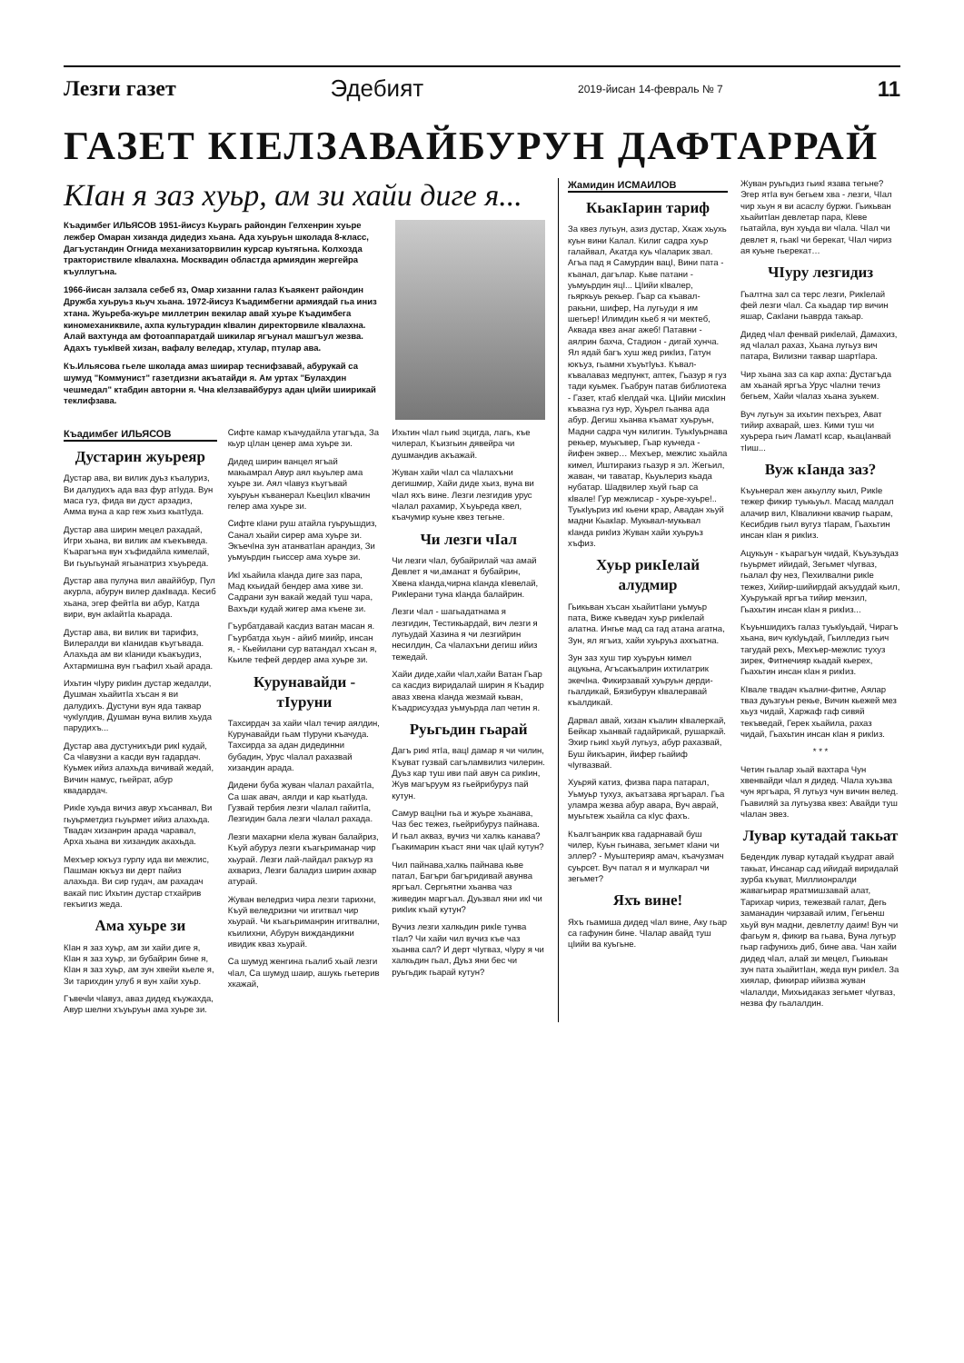Лезги газет Эдебият 2019-йисан 14-февраль № 7 11
ГАЗЕТ КIЕЛЗАВАЙБУРУН ДАФТАРРАЙ
КIан я заз хуьр, ам зи хайи диге я...
Къадимбег ИЛЬЯСОВ 1951-йисуз Кьурагь райондин Гелхенрин хуьре лежбер Омаран хизанда дидедиз хьана. Ада хуьруьн школада 8-класс, Дагъустандин Огнида механизаторвилин курсар куьтягьна. Колхозда тракториствиле кIвалахна. Москвадин областда армиядин жергейра къуллугъна.
1966-йисан залзала себеб яз, Омар хизанни галаз Къаякент райондин Дружба хуьруьз кьуч хьана. 1972-йисуз Къадимбегни армиядай гьа иниз хтана. Жуьреба-жуьре миллетрин векилар авай хуьре Къадимбега киномеханиквиле, ахпа культурадин кIвалин директорвиле кIвалахна. Алай вахтунда ам фотоаппаратдай шикилар ягъунал машгъул жезва. Адахъ туькIвей хизан, вафалу веледар, хтулар, птулар ава.
Къ.Ильясова гьеле школада амаз шиирар теснифзавай, абурукай са шумуд "Коммунист" газетдизни акъатайди я. Ам уртах "Булахдин чешмедал" ктабдин авторни я. Чна кIелзавайбуруз адан цIийи шиирикай теклифзава.
Къадимбег ИЛЬЯСОВ
Дустарин жуьреяр
Дустар ава, ви вилик дуьз къалуриз, Ви далудихъ ада ваз фур атIуда. Вун маса гуз, фида ви дуст арзадиз, Амма вуна а кар геж хьиз кьатIуда.
Дустар ава ширин мецел рахадай, Игри хьана, ви вилик ам къекъведа. Къарагъна вун хъфидайла кимелай, Ви гьуьгьунай ягьанатриз хъуьреда.
Дустар ава пулуна вил аваййбур, Пул акурла, абурун вилер дакIвада. Кесиб хьана, эгер фейтIа ви абур, Катда вири, вун акIайтIа кьарада.
Дустар ава, ви вилик ви тарифиз, Вилералди ви кIанидав къугъвада. Алахьда ам ви кIаниди къакъудиз, Ахтармишна вун гъафил хьай арада.
Ихьтин чIуру рикIин дустар жедалди, Душман хьайитIа хъсан я ви далудихъ. Дустуни вун яда таквар чукIулдив, Душман вуна вилив хьуда парудихъ...
Дустар ава дустунихъди рикI кудай, Са чIавузни а касди вун гадардач. Куьмек ийиз алахьда вичивай жедай, Вичин намус, гьейрат, абур квадардач.
РикIе хуьда вичиз авур хъсанвал, Ви гьуьрметдиз гьуьрмет ийиз алахьда. Твадач хизанрин арада чаравал, Арха хьана ви хизандик акахьда.
Мехъер юкъуз гурлу ида ви межлис, Пашман юкъуз ви дерт пайиз алахьда. Ви сир гудач, ам рахадач вакай пис Ихьтин дустар стхайрив гекъигиз жеда.
Ама хуьре зи
КIан я заз хуьр, ам зи хайи диге я, КIан я заз хуьр, зи бубайрин бине я, КIан я заз хуьр, ам зун хвейи кьеле я, Зи тарихдин улуб я вун хайи хуьр.
Гъвечlи чIавуз, аваз дидед къужахда, Авур шелни хъуьруьн ама хуьре зи.
Сифте камар къачудайла утагъда, За кьур цIлан ценер ама хуьре зи.
Дидед ширин ванцел ягъай макьамрал Авур аял кьуьлер ама хуьре зи. Аял чIавуз къугъвай хуьруьн къванерал КьецIил кIвачин гелер ама хуьре зи.
Сифте кIани руш атайла гуьруьшдиз, Санал хьайи сирер ама хуьре зи. ЭкъечIна зун атанватIан арандиз, Зи уьмуьрдин гьиссер ама хуьре зи.
ИкI хьайила кIанда диге заз пара, Мад кхьидай бендер ама хиве зи. Садрани зун вакай жедай туш чара, Вахъди кудай жигер ама къене зи.
Гъурбатдавай касдиз ватан масан я. Гъурбатда хьун - айиб миийр, инсан я, - Кьейилани сур ватандал хъсан я, Кьиле тефей дердер ама хуьре зи.
Курунавайди - тIуруни
Тахсирдач за хайи чIал течир аялдин, Курунавайди гьам тIуруни къачуда. Тахсирда за адан дидединни бубадин, Урус чIалал рахазвай хизандин арада.
Дидени буба жуван чIалал рахайтIа, Са шак авач, аялди и кар кьатIуда. Гузвай тербия лезги чIалал гайитIа, Лезгидин бала лезги чIалал рахада.
Лезги махарни кIела жуван балайриз, Къуй абуруз лезги къагьриманар чир хьурай. Лезги лай-лайдал ракъур яз ахвариз, Лезги баладиз ширин ахвар атурай.
Жуван веледриз чира лезги тарихни, Къуй веледризни чи игитвал чир хьурай. Чи къагьриманрин игитвални, къилихни, Абурун виждандикни ивидик кваз хьурай.
Са шумуд женгина гьалиб хьай лезги чIал, Са шумуд шаир, ашукь гьетерив хкажай,
Ихьтин чIал гьикI эцигда, лагь, къе чилерал, Къизгьин дявейра чи душмандив акъажай.
Жуван хайи чIал са чIалахъни дегишмир, Хайи диде хьиз, вуна ви чIал яхъ вине. Лезги лезгидив урус чIалал рахамир, Хъуьреда квел, къачумир куьне квез тегьне.
Чи лезги чIал
Чи лезги чIал, бубайрилай чаз амай Девлет я чи,аманат я бубайрин, Хвена кIанда,чирна кIанда кIевелай, РикIерани туна кIанда балайрин.
Лезги чIал - шагьадатнама я лезгидин, Тестикьардай, вич лезги я лугьудай Хазина я чи лезгийрин несилдин, Са чIалахъни дегиш ийиз тежедай.
Хайи диде,хайи чIал,хайи Ватан Гьар са касдиз виридалай ширин я Къадир аваз хвена кIанда жезмай кьван, Къадрисуздаз уьмуьрда лап четин я.
Руьгьдин гьарай
Дагъ рикI ятIа, вацI дамар я чи чилин, Къуват гузвай сагъламвилиз чилерин. Дуьз кар туш иви пай авун са рикIин, Жув магъруум яз гьейрибуруз пай кутун.
Самур вацIни гьа и жуьре хьанава, Чаз бес тежез, гьейрибуруз пайнава. И гьал акваз, вучиз чи халкь канава? Гьакимарин къаст яни чак цIай кутун?
Чил пайнава,халкь пайнава кьве патал, Багъри багъридивай авунва яргъал. Сергьятни хьанва чаз живедин маргъал. Дуьзвал яни икI чи рикIик къай кутун?
Вучиз лезги халкьдин рикIе тунва тIал? Чи хайи чил вучиз къе чаз хьанва сал? И дерт чIугваз, чIуру я чи халкьдин гьал, Дуьз яни бес чи руьгьдик гьарай кутун?
Жамидин ИСМАИЛОВ
КьакIарин тариф
За квез лугьун, азиз дустар, Хкаж хьухь куьн вини Калал. Килиг садра хуьр галайвал, Акатда куь чIаларик звал. Агъа пад я Самурдин вацI, Вини пата - къанал, дагълар. Кьве патани - уьмуьрдин яцI... ЦIийи кIвалер, гьяркьуь рекьер. Гьар са къавал-ракьни, шифер, На лугьуди я им шегьер! Илимдин кьеб я чи мектеб, Аквада квез анаг ажеб! Патавни - аялрин бахча, Стадион - дигай хунча. Ял ядай багъ хуш жед рикIиз, Гатун юкъуз, гьамни хъуьтIуьз. Къвал-къвалаваз медпункт, аптек, Гьазур я гуз тади куьмек. Гьабрун патав библиотека - Газет, ктаб кIелдай чка. ЦIийи мискIин къвазна гуз нур, Хуьрел гьанва ада абур. Дегиш хьанва къамат хуьруьн, Мадни садра чун килигин. ТуькIуьрнава рекьер, муькъвер, Гьар куьчеда - йифен эквер… Мехъер, межлис хьайла кимел, Иштиракиз гьазур я эл. Жегьил, жаван, чи таватар, Кьуьлериз кьада нубатар. Шадвилер хьуй гьар са кIвале! Гур межлисар - хуьре-хуьре!.. ТуькIуьриз икI кьени крар, Авадан хьуй мадни КьакIар. Мукьвал-мукьвал кIанда рикIиз Жуван хайи хуьруьз хъфиз.
Хуьр рикIелай алудмир
Гьикьван хъсан хьайитIани уьмуьр пата, Виже къведач хуьр рикIелай алатна. Ингье мад са гад атана агатна, Зун, ял ягъиз, хайи хуьруьз ахкъатна.
Зун заз хуш тир хуьруьн кимел ацукьна, Агъсакъалрин ихтилатрик экечIна. Фикирзавай хуьруьн дерди-гьалдикай, Бязибурун кIвалеравай къалдикай.
Дарвал авай, хизан къалин кIвалеркай, Бейкар хьанвай гадайрикай, рушаркай. Эхир гьикI хьуй лугьуз, абур рахазвай, Буш йикъарин, йифер гьайиф чIугвазвай.
Хуьряй катиз, физва пара патарал, Уьмуьр тухуз, акъатзава яргъарал. Гьа уламра жезва абур авара, Вуч аврай, муьгьтеж хьайла са кIус фахъ.
Къалгъанрик ква гадарнавай буш чилер, Куьн гьинава, зегьмет кIани чи эллер? - Муьштерияр амач, къачузмач суьрсет. Вуч патал я и мулкарал чи зегьмет?
Яхъ вине!
Яхъ гьамиша дидед чIал вине, Аку гьар са гафунин бине. ЧIалар авайд туш цIийи ва куьгьне.
Жуван руьгьдиз гьикI язава тегьне? Эгер ятIа вун бегьем хва - лезги, ЧIал чир хьун я ви асаслу буржи. Гьикьван хьайитIан девлетар пара, КIеве гьатайла, вун хуьда ви чIала. ЧIал чи девлет я, гьакI чи берекат, ЧIал чириз ая куьне гьерекат…
ЧIуру лезгидиз
Гьалтна зал са терс лезги, РикIелай фей лезги чIал. Са кьадар тир вичин яшар, СакIани гьаврда такьар.
Дидед чIал фенвай рикIелай, Дамахиз, яд чIалал рахаз, Хьана лугьуз вич патара, Вилизни таквар шартIара.
Чир хьана заз са кар ахпа: Дустагъда ам хьанай яргъа Урус чIални течиз бегьем, Хайи чIалаз хьана зуькем.
Вуч лугьун за ихьтин пехърез, Ават тийир ахварай, шез. Кими туш чи хуьрера гьич ЛаматI ксар, кьацIанвай тIиш...
Вуж кIанда заз?
Къуьнерал жен акьуллу кьил, РикIе тежер фикир туькьуьл. Масад малдал алачир вил, КIваликни квачир гьарам, Кесибдив гьил вугуз тIарам, Гьахьтин инсан кIан я рикIиз.
Ацукьун - къарагъун чидай, Къуьзуьдаз гьуьрмет ийидай, Зегьмет чIугваз, гьалал фу нез, Пехилвални рикIе тежез, Хийир-шийирдай акъуддай кьил, Хуьруькай яргъа тийир мензил, Гьахьтин инсан кIан я рикIиз...
Къуьншидихъ галаз туькIуьдай, Чирагъ хьана, вич кукIуьдай, Гьилледиз гьич тагудай рехъ, Мехъер-межлис тухуз зирек, Фитнечияр кьадай кьерех, Гьахьтин инсан кIан я рикIиз.
КIвале твадач къални-фитне, Аялар тваз дуьзгуьн рекье, Вичин кьежей мез хьуз чидай, Харжаф гаф сивяй текъведай, Герек хьайила, рахаз чидай, Гьахьтин инсан кIан я рикIиз.
* * *
Четин гьалар хьай вахтара Чун хвенвайди чIал я дидед. ЧIала хуьзва чун яргъара, Я лугьуз чун вичин велед. Гьавиляй за лугьузва квез: Авайди туш чIалан эвез.
Лувар кутадай такьат
Бедендик лувар кутадай къудрат авай такьат, Инсанар сад ийидай виридалай зурба къуват, Миллионралди жавагьирар яратмишзавай алат, Тарихар чириз, тежезвай галат, Дегь заманадин чирзавай илим, Гегьенш хьуй вун мадни, девлетлу даим! Вун чи фагьум я, фикир ва гьава, Вуна лугьур гьар гафунихь диб, бине ава. Чан хайи дидед чIал, алай зи мецел, Гьикьван зун пата хьайитIан, жеда вун рикIел. За хиялар, фикирар ийизва жуван чIалалди, Михьидаказ зегьмет чIугваз, незва фу гьалалдин.